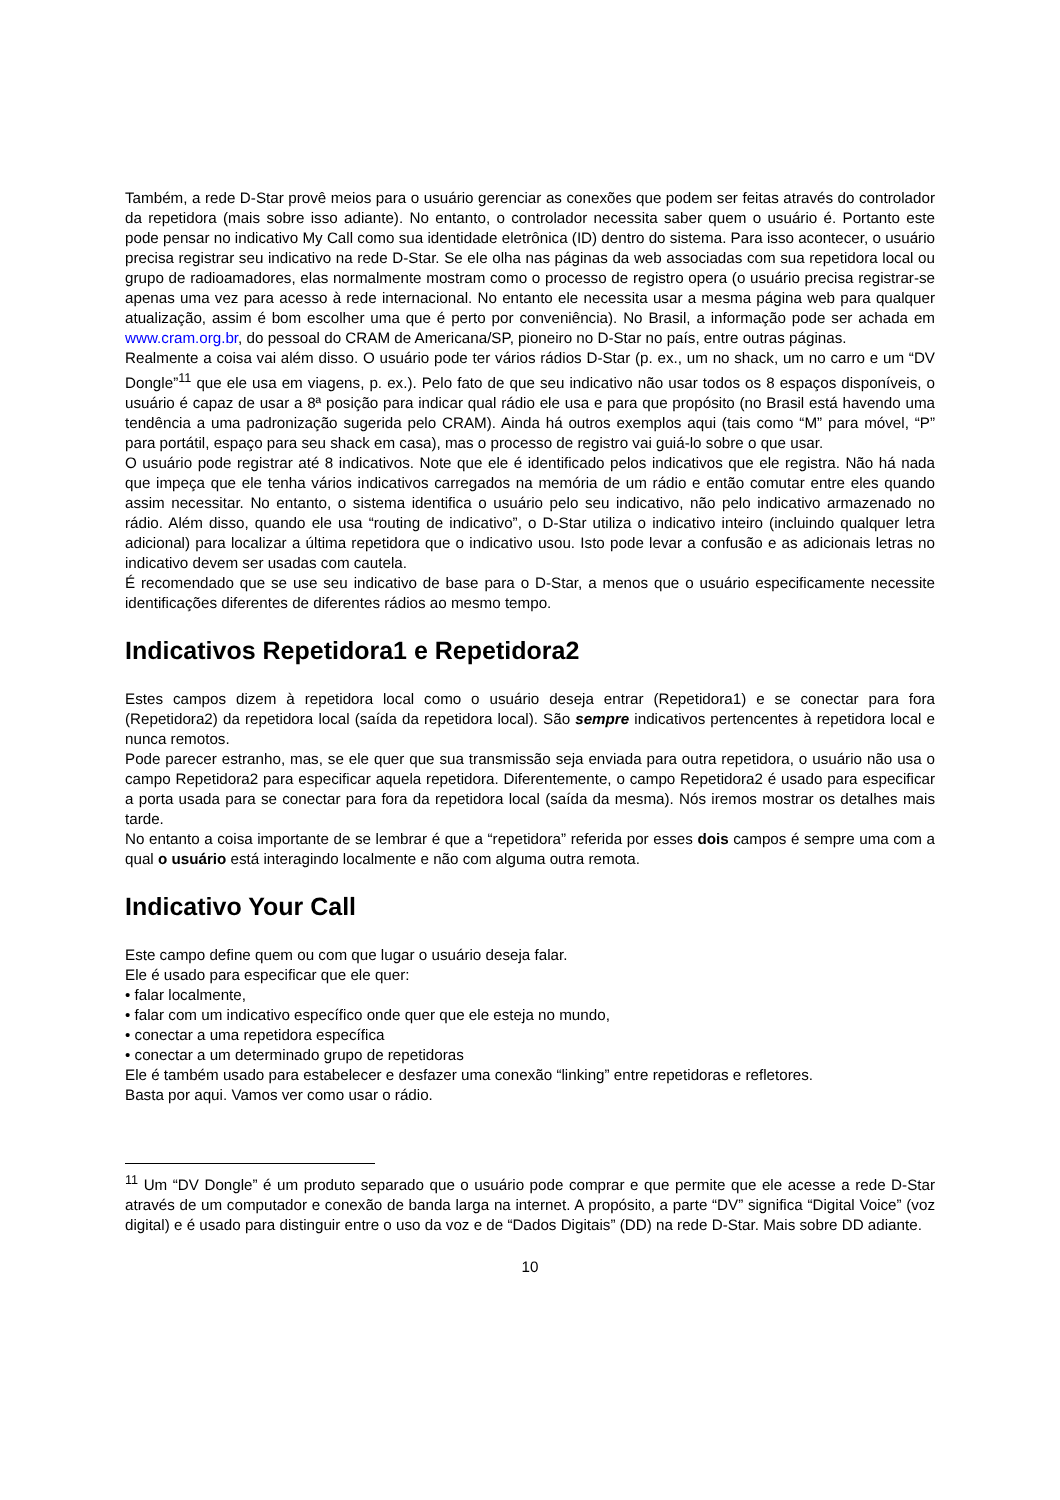Também, a rede D-Star provê meios para o usuário gerenciar as conexões que podem ser feitas através do controlador da repetidora (mais sobre isso adiante). No entanto, o controlador necessita saber quem o usuário é. Portanto este pode pensar no indicativo My Call como sua identidade eletrônica (ID) dentro do sistema. Para isso acontecer, o usuário precisa registrar seu indicativo na rede D-Star. Se ele olha nas páginas da web associadas com sua repetidora local ou grupo de radioamadores, elas normalmente mostram como o processo de registro opera (o usuário precisa registrar-se apenas uma vez para acesso à rede internacional. No entanto ele necessita usar a mesma página web para qualquer atualização, assim é bom escolher uma que é perto por conveniência). No Brasil, a informação pode ser achada em www.cram.org.br, do pessoal do CRAM de Americana/SP, pioneiro no D-Star no país, entre outras páginas.
Realmente a coisa vai além disso. O usuário pode ter vários rádios D-Star (p. ex., um no shack, um no carro e um “DV Dongle”<sup>11</sup> que ele usa em viagens, p. ex.). Pelo fato de que seu indicativo não usar todos os 8 espaços disponíveis, o usuário é capaz de usar a 8ª posição para indicar qual rádio ele usa e para que propósito (no Brasil está havendo uma tendência a uma padronização sugerida pelo CRAM). Ainda há outros exemplos aqui (tais como “M” para móvel, “P” para portátil, espaço para seu shack em casa), mas o processo de registro vai guiá-lo sobre o que usar.
O usuário pode registrar até 8 indicativos. Note que ele é identificado pelos indicativos que ele registra. Não há nada que impeça que ele tenha vários indicativos carregados na memória de um rádio e então comutar entre eles quando assim necessitar. No entanto, o sistema identifica o usuário pelo seu indicativo, não pelo indicativo armazenado no rádio. Além disso, quando ele usa “routing de indicativo”, o D-Star utiliza o indicativo inteiro (incluindo qualquer letra adicional) para localizar a última repetidora que o indicativo usou. Isto pode levar a confusão e as adicionais letras no indicativo devem ser usadas com cautela.
É recomendado que se use seu indicativo de base para o D-Star, a menos que o usuário especificamente necessite identificações diferentes de diferentes rádios ao mesmo tempo.
Indicativos Repetidora1 e Repetidora2
Estes campos dizem à repetidora local como o usuário deseja entrar (Repetidora1) e se conectar para fora (Repetidora2) da repetidora local (saída da repetidora local). São sempre indicativos pertencentes à repetidora local e nunca remotos.
Pode parecer estranho, mas, se ele quer que sua transmissão seja enviada para outra repetidora, o usuário não usa o campo Repetidora2 para especificar aquela repetidora. Diferentemente, o campo Repetidora2 é usado para especificar a porta usada para se conectar para fora da repetidora local (saída da mesma). Nós iremos mostrar os detalhes mais tarde.
No entanto a coisa importante de se lembrar é que a “repetidora” referida por esses dois campos é sempre uma com a qual o usuário está interagindo localmente e não com alguma outra remota.
Indicativo Your Call
Este campo define quem ou com que lugar o usuário deseja falar.
Ele é usado para especificar que ele quer:
• falar localmente,
• falar com um indicativo específico onde quer que ele esteja no mundo,
• conectar a uma repetidora específica
• conectar a um determinado grupo de repetidoras
Ele é também usado para estabelecer e desfazer uma conexão “linking” entre repetidoras e refletores.
Basta por aqui. Vamos ver como usar o rádio.
<sup>11</sup> Um “DV Dongle” é um produto separado que o usuário pode comprar e que permite que ele acesse a rede D-Star através de um computador e conexão de banda larga na internet. A propósito, a parte “DV” significa “Digital Voice” (voz digital) e é usado para distinguir entre o uso da voz e de “Dados Digitais” (DD) na rede D-Star. Mais sobre DD adiante.
10